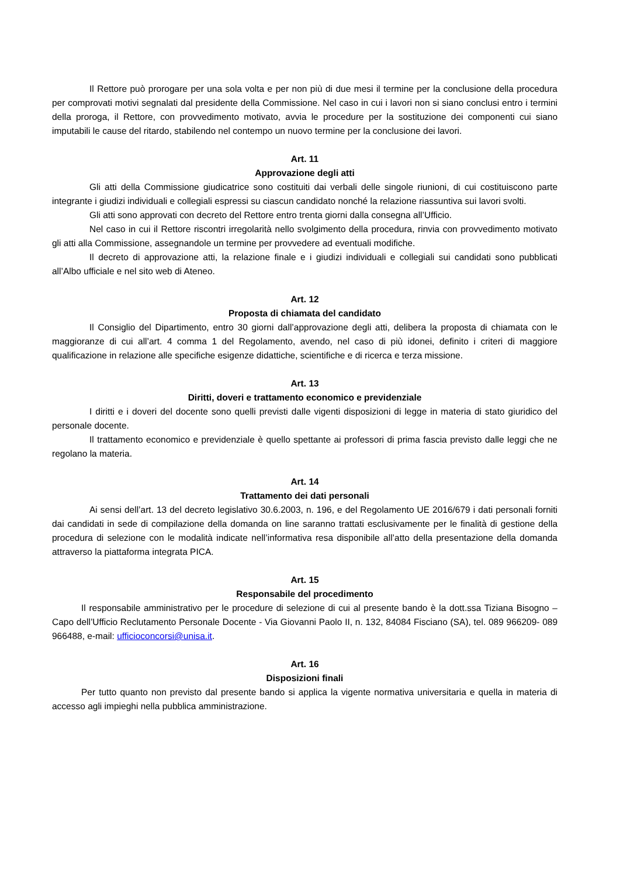Il Rettore può prorogare per una sola volta e per non più di due mesi il termine per la conclusione della procedura per comprovati motivi segnalati dal presidente della Commissione. Nel caso in cui i lavori non si siano conclusi entro i termini della proroga, il Rettore, con provvedimento motivato, avvia le procedure per la sostituzione dei componenti cui siano imputabili le cause del ritardo, stabilendo nel contempo un nuovo termine per la conclusione dei lavori.
Art. 11
Approvazione degli atti
Gli atti della Commissione giudicatrice sono costituiti dai verbali delle singole riunioni, di cui costituiscono parte integrante i giudizi individuali e collegiali espressi su ciascun candidato nonché la relazione riassuntiva sui lavori svolti.
Gli atti sono approvati con decreto del Rettore entro trenta giorni dalla consegna all’Ufficio.
Nel caso in cui il Rettore riscontri irregolarità nello svolgimento della procedura, rinvia con provvedimento motivato gli atti alla Commissione, assegnandole un termine per provvedere ad eventuali modifiche.
Il decreto di approvazione atti, la relazione finale e i giudizi individuali e collegiali sui candidati sono pubblicati all’Albo ufficiale e nel sito web di Ateneo.
Art. 12
Proposta di chiamata del candidato
Il Consiglio del Dipartimento, entro 30 giorni dall’approvazione degli atti, delibera la proposta di chiamata con le maggioranze di cui all’art. 4 comma 1 del Regolamento, avendo, nel caso di più idonei, definito i criteri di maggiore qualificazione in relazione alle specifiche esigenze didattiche, scientifiche e di ricerca e terza missione.
Art. 13
Diritti, doveri e trattamento economico e previdenziale
I diritti e i doveri del docente sono quelli previsti dalle vigenti disposizioni di legge in materia di stato giuridico del personale docente.
Il trattamento economico e previdenziale è quello spettante ai professori di prima fascia previsto dalle leggi che ne regolano la materia.
Art. 14
Trattamento dei dati personali
Ai sensi dell’art. 13 del decreto legislativo 30.6.2003, n. 196, e del Regolamento UE 2016/679 i dati personali forniti dai candidati in sede di compilazione della domanda on line saranno trattati esclusivamente per le finalità di gestione della procedura di selezione con le modalità indicate nell’informativa resa disponibile all’atto della presentazione della domanda attraverso la piattaforma integrata PICA.
Art. 15
Responsabile del procedimento
Il responsabile amministrativo per le procedure di selezione di cui al presente bando è la dott.ssa Tiziana Bisogno – Capo dell’Ufficio Reclutamento Personale Docente - Via Giovanni Paolo II, n. 132, 84084 Fisciano (SA), tel. 089 966209- 089 966488, e-mail: ufficioconcorsi@unisa.it.
Art. 16
Disposizioni finali
Per tutto quanto non previsto dal presente bando si applica la vigente normativa universitaria e quella in materia di accesso agli impieghi nella pubblica amministrazione.